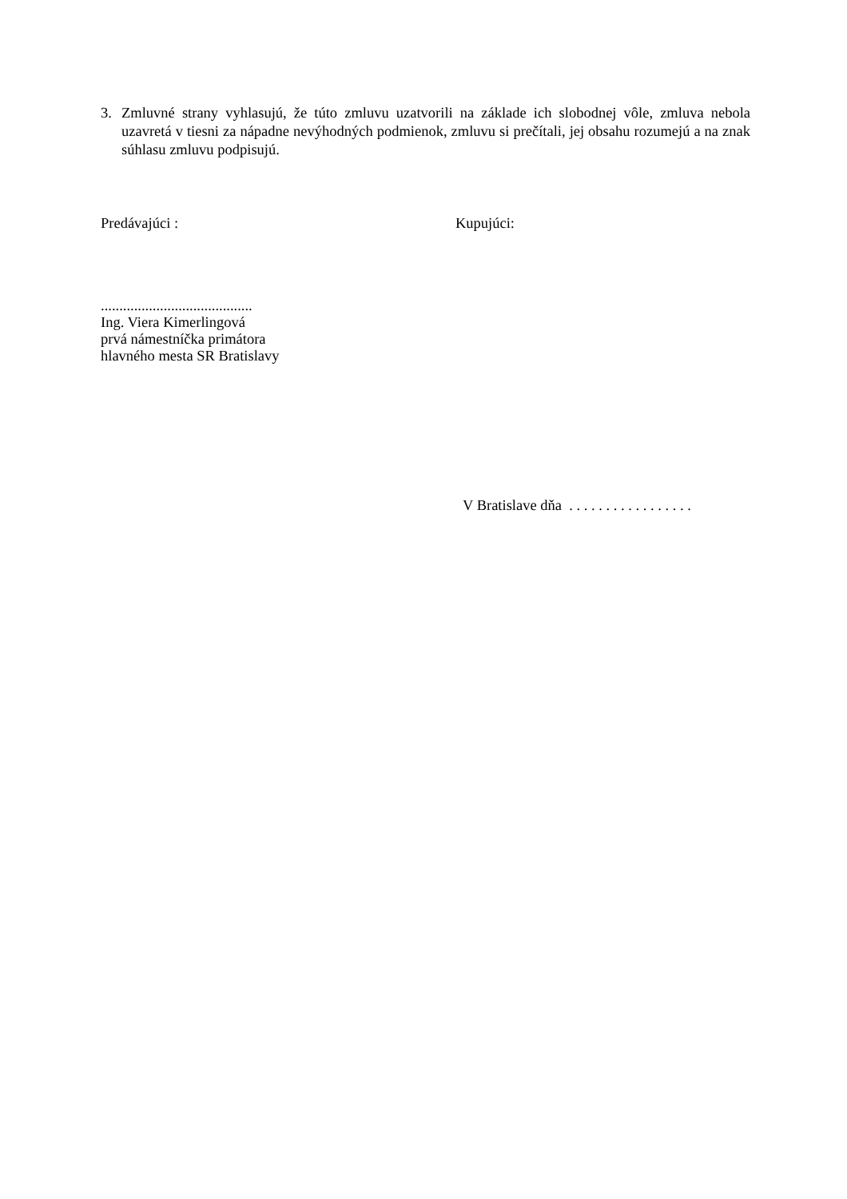3. Zmluvné strany vyhlasujú, že túto zmluvu uzatvorili na základe ich slobodnej vôle, zmluva nebola uzavretá v tiesni za nápadne nevýhodných podmienok, zmluvu si prečítali, jej obsahu rozumejú a na znak súhlasu zmluvu podpisujú.
Predávajúci : Kupujúci:
.........................................
Ing. Viera Kimerlingová
prvá námestníčka primátora
hlavného mesta SR Bratislavy
V Bratislave dňa . . . . . . . . . . . . . . . . .